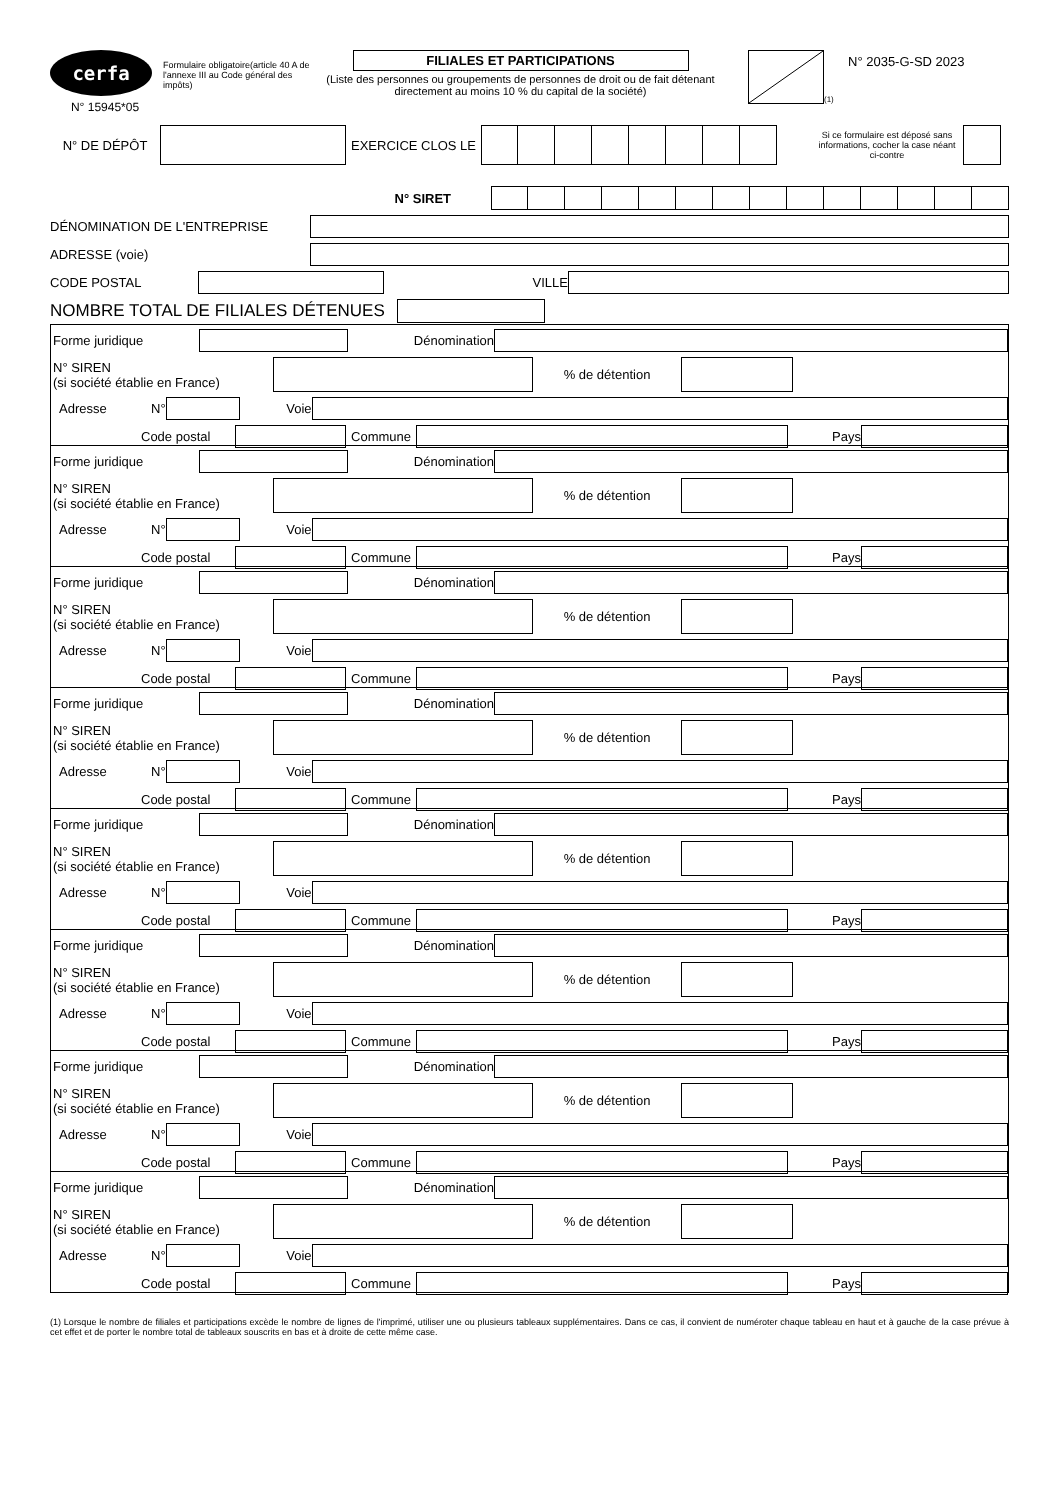cerfa
N° 15945*05
Formulaire obligatoire(article 40 A de l'annexe III au Code général des impôts)
FILIALES ET PARTICIPATIONS
(Liste des personnes ou groupements de personnes de droit ou de fait détenant directement au moins 10 % du capital de la société)
(1)
N° 2035-G-SD 2023
N° DE DÉPÔT EXERCICE CLOS LE
Si ce formulaire est déposé sans informations, cocher la case néant ci-contre
N° SIRET
DÉNOMINATION DE L'ENTREPRISE
ADRESSE (voie)
CODE POSTAL VILLE
NOMBRE TOTAL DE FILIALES DÉTENUES
Forme juridique Dénomination
N° SIREN
(si société établie en France)
% de détention
Adresse N° Voie
Code postal Commune Pays
Forme juridique Dénomination
N° SIREN
(si société établie en France)
% de détention
Adresse N° Voie
Code postal Commune Pays
Forme juridique Dénomination
N° SIREN
(si société établie en France)
% de détention
Adresse N° Voie
Code postal Commune Pays
Forme juridique Dénomination
N° SIREN
(si société établie en France)
% de détention
Adresse N° Voie
Code postal Commune Pays
Forme juridique Dénomination
N° SIREN
(si société établie en France)
% de détention
Adresse N° Voie
Code postal Commune Pays
Forme juridique Dénomination
N° SIREN
(si société établie en France)
% de détention
Adresse N° Voie
Code postal Commune Pays
Forme juridique Dénomination
N° SIREN
(si société établie en France)
% de détention
Adresse N° Voie
Code postal Commune Pays
Forme juridique Dénomination
N° SIREN
(si société établie en France)
% de détention
Adresse N° Voie
Code postal Commune Pays
(1) Lorsque le nombre de filiales et participations excède le nombre de lignes de l'imprimé, utiliser une ou plusieurs tableaux supplémentaires. Dans ce cas, il convient de numéroter chaque tableau en haut et à gauche de la case prévue à cet effet et de porter le nombre total de tableaux souscrits en bas et à droite de cette même case.